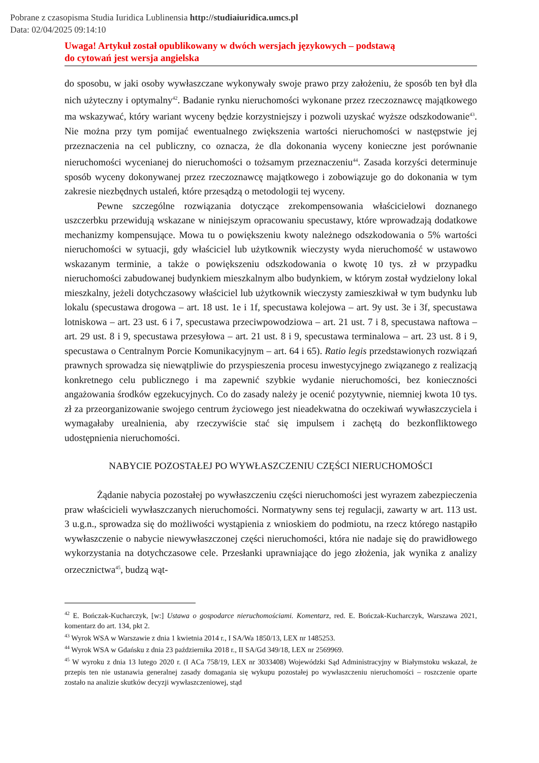Pobrane z czasopisma Studia Iuridica Lublinensia http://studiaiuridica.umcs.pl
Data: 02/04/2025 09:14:10
Uwaga! Artykuł został opublikowany w dwóch wersjach językowych – podstawą
do cytowań jest wersja angielska
do sposobu, w jaki osoby wywłaszczane wykonywały swoje prawo przy założeniu, że sposób ten był dla nich użyteczny i optymalny<sup>42</sup>. Badanie rynku nieruchomości wykonane przez rzeczoznawcę majątkowego ma wskazywać, który wariant wyceny będzie korzystniejszy i pozwoli uzyskać wyższe odszkodowanie<sup>43</sup>. Nie można przy tym pomijać ewentualnego zwiększenia wartości nieruchomości w następstwie jej przeznaczenia na cel publiczny, co oznacza, że dla dokonania wyceny konieczne jest porównanie nieruchomości wycenianej do nieruchomości o tożsamym przeznaczeniu<sup>44</sup>. Zasada korzyści determinuje sposób wyceny dokonywanej przez rzeczoznawcę majątkowego i zobowiązuje go do dokonania w tym zakresie niezbędnych ustaleń, które przesądzą o metodologii tej wyceny.
Pewne szczególne rozwiązania dotyczące zrekompensowania właścicielowi doznanego uszczerbku przewidują wskazane w niniejszym opracowaniu specustawy, które wprowadzają dodatkowe mechanizmy kompensujące. Mowa tu o powiększeniu kwoty należnego odszkodowania o 5% wartości nieruchomości w sytuacji, gdy właściciel lub użytkownik wieczysty wyda nieruchomość w ustawowo wskazanym terminie, a także o powiększeniu odszkodowania o kwotę 10 tys. zł w przypadku nieruchomości zabudowanej budynkiem mieszkalnym albo budynkiem, w którym został wydzielony lokal mieszkalny, jeżeli dotychczasowy właściciel lub użytkownik wieczysty zamieszkiwał w tym budynku lub lokalu (specustawa drogowa – art. 18 ust. 1e i 1f, specustawa kolejowa – art. 9y ust. 3e i 3f, specustawa lotniskowa – art. 23 ust. 6 i 7, specustawa przeciwpowodziowa – art. 21 ust. 7 i 8, specustawa naftowa – art. 29 ust. 8 i 9, specustawa przesyłowa – art. 21 ust. 8 i 9, specustawa terminalowa – art. 23 ust. 8 i 9, specustawa o Centralnym Porcie Komunikacyjnym – art. 64 i 65). Ratio legis przedstawionych rozwiązań prawnych sprowadza się niewątpliwie do przyspieszenia procesu inwestycyjnego związanego z realizacją konkretnego celu publicznego i ma zapewnić szybkie wydanie nieruchomości, bez konieczności angażowania środków egzekucyjnych. Co do zasady należy je ocenić pozytywnie, niemniej kwota 10 tys. zł za przeorganizowanie swojego centrum życiowego jest nieadekwatna do oczekiwań wywłaszczyciela i wymagałaby urealnienia, aby rzeczywiście stać się impulsem i zachętą do bezkonfliktowego udostępnienia nieruchomości.
NABYCIE POZOSTAŁEJ PO WYWŁASZCZENIU CZĘŚCI NIERUCHOMOŚCI
Żądanie nabycia pozostałej po wywłaszczeniu części nieruchomości jest wyrazem zabezpieczenia praw właścicieli wywłaszczanych nieruchomości. Normatywny sens tej regulacji, zawarty w art. 113 ust. 3 u.g.n., sprowadza się do możliwości wystąpienia z wnioskiem do podmiotu, na rzecz którego nastąpiło wywłaszczenie o nabycie niewywłaszczonej części nieruchomości, która nie nadaje się do prawidłowego wykorzystania na dotychczasowe cele. Przesłanki uprawniające do jego złożenia, jak wynika z analizy orzecznictwa<sup>45</sup>, budzą wąt-
<sup>42</sup> E. Bończak-Kucharczyk, [w:] Ustawa o gospodarce nieruchomościami. Komentarz, red. E. Bończak-­Kucharczyk, Warszawa 2021, komentarz do art. 134, pkt 2.
<sup>43</sup> Wyrok WSA w Warszawie z dnia 1 kwietnia 2014 r., I SA/Wa 1850/13, LEX nr 1485253.
<sup>44</sup> Wyrok WSA w Gdańsku z dnia 23 października 2018 r., II SA/Gd 349/18, LEX nr 2569969.
<sup>45</sup> W wyroku z dnia 13 lutego 2020 r. (I ACa 758/19, LEX nr 3033408) Wojewódzki Sąd Administracyjny w Białymstoku wskazał, że przepis ten nie ustanawia generalnej zasady domagania się wykupu pozostałej po wywłaszczeniu nieruchomości – roszczenie oparte zostało na analizie skutków decyzji wywłaszczeniowej, stąd